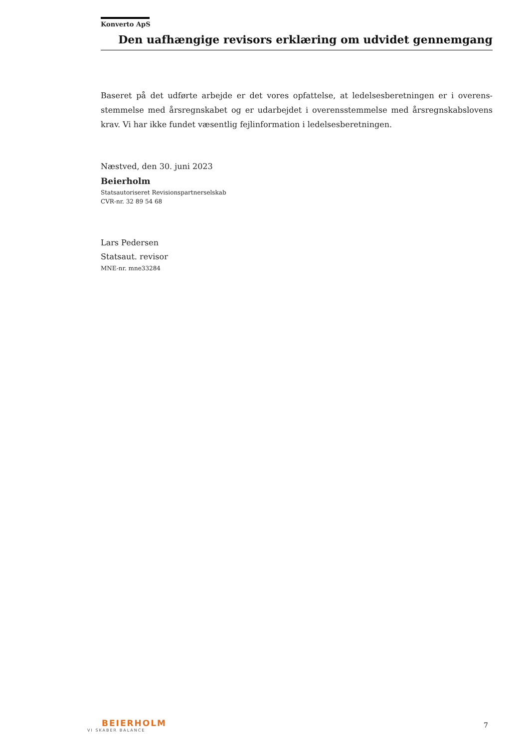Konverto ApS
Den uafhængige revisors erklæring om udvidet gennemgang
Baseret på det udførte arbejde er det vores opfattelse, at ledelsesberetningen er i overens­stemmelse med årsregnskabet og er udarbejdet i overensstemmelse med årsregnskabs­lovens krav. Vi har ikke fundet væsentlig fejlinformation i ledelsesberetningen.
Næstved, den 30. juni 2023
Beierholm
Statsautoriseret Revisionspartnerselskab
CVR-nr. 32 89 54 68
Lars Pedersen
Statsaut. revisor
MNE-nr. mne33284
BEIERHOLM
VI SKABER BALANCE
7